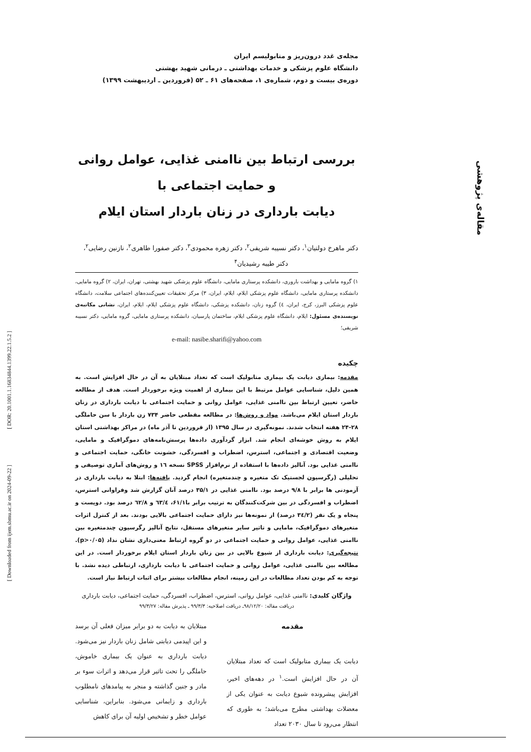مقاله‌ی پژوهشی
[ Downloaded from ijem.sbmu.ac.ir on 2024-09-22 ] [ DOR: 20.1001.1.16834844.1399.22.1.5.2 ]
مجله‌ی غدد درون‌ریز و متابولیسم ایران
دانشگاه علوم پزشکی و خدمات بهداشتی ـ درمانی شهید بهشتی
دوره‌ی بیست و دوم، شماره‌ی ۱، صفحه‌های ۶۱ ـ ۵۲ (فروردین ـ اردیبهشت ۱۳۹۹)
بررسی ارتباط بین ناامنی غذایی، عوامل روانی و حمایت اجتماعی با
دیابت بارداری در زنان باردار استان ایلام
دکتر ماهرخ دولتیان<sup>۱</sup>، دکتر نسیبه شریفی<sup>۲</sup>، دکتر زهره محمودی<sup>۳</sup>، دکتر صفورا طاهری<sup>۲</sup>، نازنین رضایی<sup>۲</sup>،
دکتر طیبه رشیدیان<sup>۴</sup>
۱) گروه مامایی و بهداشت باروری، دانشکده پرستاری مامایی، دانشگاه علوم پزشکی شهید بهشتی، تهران، ایران، ۲) گروه مامایی، دانشکده پرستاری مامایی، دانشگاه علوم پزشکی ایلام، ایلام، ایران، ۳) مرکز تحقیقات تعیین‌کننده‌های اجتماعی سلامت، دانشگاه علوم پزشکی البرز، کرج، ایران، ٤) گروه زنان، دانشکده پزشکی، دانشگاه علوم پزشکی ایلام، ایلام، ایران، نشانی مکاتبه‌ی نویسنده‌ی مسئول: ایلام، دانشگاه علوم پزشکی ایلام، ساختمان پارسیان، دانشکده پرستاری مامایی، گروه مامایی، دکتر نسیبه شریفی؛
e-mail: nasibe.sharifi@yahoo.com
چکیده
مقدمه: بیماری دیابت یک بیماری متابولیک است که تعداد مبتلایان به آن در حال افزایش است. به همین دلیل، شناسایی عوامل مرتبط با این بیماری از اهمیت ویژه برخوردار است. هدف از مطالعه حاضر، تعیین ارتباط بین ناامنی غذایی، عوامل روانی و حمایت اجتماعی با دیابت بارداری در زنان باردار استان ایلام می‌باشد. مواد و روش‌ها: در مطالعه مقطعی حاضر ۷۳۴ زن باردار با سن حاملگی ۲۸-۲۴ هفته انتخاب شدند. نمونه‌گیری در سال ۱۳۹۵ (از فروردین تا آذر ماه) در مراکز بهداشتی استان ایلام به روش خوشه‌ای انجام شد. ابزار گردآوری داده‌ها پرسش‌نامه‌های دموگرافیک و مامایی، وضعیت اقتصادی و اجتماعی، استرس، اضطراب و افسردگی، خشونت خانگی، حمایت اجتماعی و ناامنی غذایی بود. آنالیز داده‌ها با استفاده از نرم‌افزار SPSS نسخه ۱٦ و روش‌های آماری توصیفی و تحلیلی (رگرسیون لجستیک تک متغیره و چندمتغیره) انجام گردید. یافته‌ها: ابتلا به دیابت بارداری در آزمودنی ها برابر با ۹/۸ درصد بود. ناامنی غذایی در ۳۵/۱ درصد آنان گزارش شد وفراوانی استرس، اضطراب و افسردگی در بین شرکت‌کنندگان به ترتیب برابر با۶۱/۱، ٦۳/٤ و ٦۲/۸ درصد بود. دویست و پنجاه و یک نفر (۳٤/۲ درصد) از نمونه‌ها نیز دارای حمایت اجتماعی بالایی بودند. بعد از کنترل اثرات متغیرهای دموگرافیک، مامایی و تاثیر سایر متغیرهای مستقل، نتایج آنالیز رگرسیون چندمتغیره بین ناامنی غذایی، عوامل روانی و حمایت اجتماعی در دو گروه ارتباط معنی‌داری نشان نداد (p>۰/۰۵). نتیجه‌گیری: دیابت بارداری از شیوع بالایی در بین زنان باردار استان ایلام برخوردار است. در این مطالعه بین ناامنی غذایی، عوامل روانی و حمایت اجتماعی با دیابت بارداری، ارتباطی دیده نشد. با توجه به کم بودن تعداد مطالعات در این زمینه، انجام مطالعات بیشتر برای اثبات ارتباط نیاز است.
واژگان کلیدی: ناامنی غذایی، عوامل روانی، استرس، اضطراب، افسردگی، حمایت اجتماعی، دیابت بارداری
دریافت مقاله: ۹۸/۱۲/۲۰ـ دریافت اصلاحیه: ۹۹/۳/۳ ـ پذیرش مقاله: ۹۹/۳/۲۷
مقدمه
دیابت یک بیماری متابولیک است که تعداد مبتلایان آن در حال افزایش است.<sup>۱</sup> در دهه‌های اخیر، افزایش پیشرونده شیوع دیابت به عنوان یکی از معضلات بهداشتی مطرح می‌باشد؛ به طوری که انتظار می‌رود تا سال ۲۰۳۰ تعداد
مبتلایان به دیابت به دو برابر میزان فعلی آن برسد و این اپیدمی دیابتی شامل زنان باردار نیز می‌شود. دیابت بارداری به عنوان یک بیماری خاموش، حاملگی را تحت تاثیر قرار می‌دهد و اثرات سوء بر مادر و جنین گذاشته و منجر به پیامدهای نامطلوب بارداری و زایمانی می‌شود. بنابراین، شناسایی عوامل خطر و تشخیص اولیه آن برای کاهش